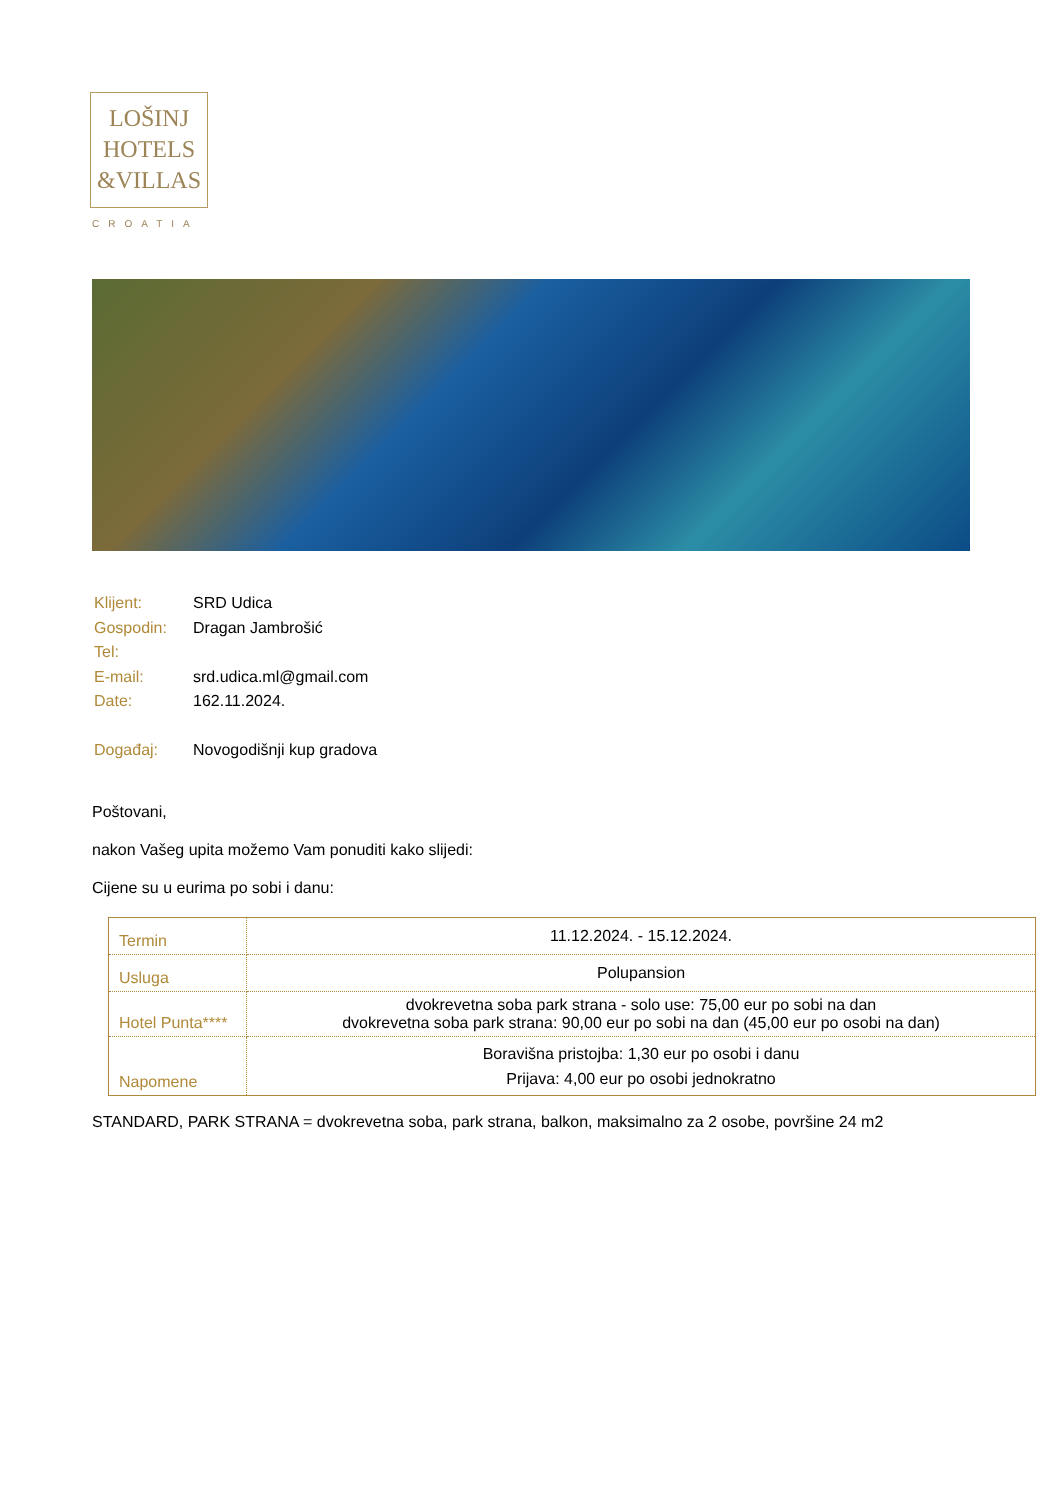LOŠINJ
HOTELS
&VILLAS
CROATIA
| Klijent: | SRD Udica |
| Gospodin: | Dragan Jambrošić |
| Tel: | |
| E-mail: | srd.udica.ml@gmail.com |
| Date: | 162.11.2024. |
| Događaj: | Novogodišnji kup gradova |
Poštovani,
nakon Vašeg upita možemo Vam ponuditi kako slijedi:
Cijene su u eurima po sobi i danu:
| Termin | 11.12.2024. - 15.12.2024. |
| Usluga | Polupansion |
| Hotel Punta**** | dvokrevetna soba park strana - solo use: 75,00 eur po sobi na dan dvokrevetna soba park strana: 90,00 eur po sobi na dan (45,00 eur po osobi na dan) |
| Napomene | Boravišna pristojba: 1,30 eur po osobi i danu Prijava: 4,00 eur po osobi jednokratno |
STANDARD, PARK STRANA = dvokrevetna soba, park strana, balkon, maksimalno za 2 osobe, površine 24 m2